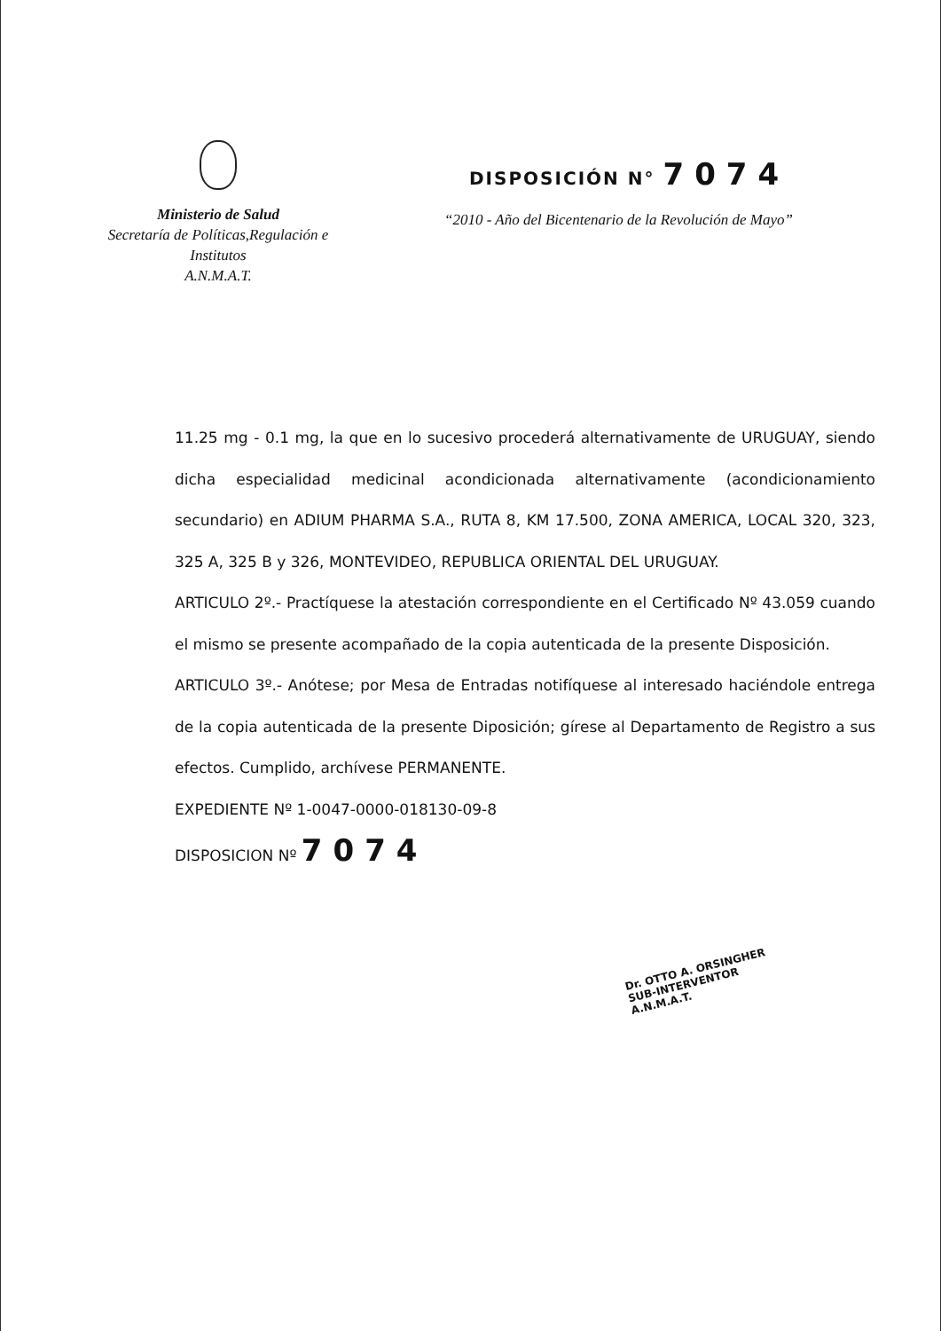Ministerio de Salud
Secretaría de Políticas,Regulación e
Institutos
A.N.M.A.T.
DISPOSICIÓN N° 7074
“2010 - Año del Bicentenario de la Revolución de Mayo”
11.25 mg - 0.1 mg, la que en lo sucesivo procederá alternativamente de URUGUAY, siendo dicha especialidad medicinal acondicionada alternativamente (acondicionamiento secundario) en ADIUM PHARMA S.A., RUTA 8, KM 17.500, ZONA AMERICA, LOCAL 320, 323, 325 A, 325 B y 326, MONTEVIDEO, REPUBLICA ORIENTAL DEL URUGUAY.
ARTICULO 2º.- Practíquese la atestación correspondiente en el Certificado Nº 43.059 cuando el mismo se presente acompañado de la copia autenticada de la presente Disposición.
ARTICULO 3º.- Anótese; por Mesa de Entradas notifíquese al interesado haciéndole entrega de la copia autenticada de la presente Diposición; gírese al Departamento de Registro a sus efectos. Cumplido, archívese PERMANENTE.
EXPEDIENTE Nº 1-0047-0000-018130-09-8
DISPOSICION Nº 7074
Dr. OTTO A. ORSINGHER
SUB-INTERVENTOR
A.N.M.A.T.